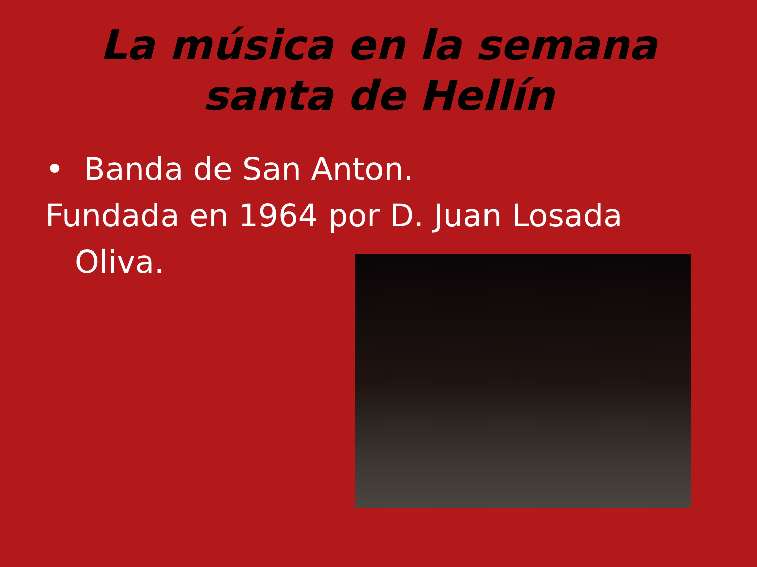La música en la semana santa de Hellín
• Banda de San Anton.
Fundada en 1964 por D. Juan Losada
Oliva.